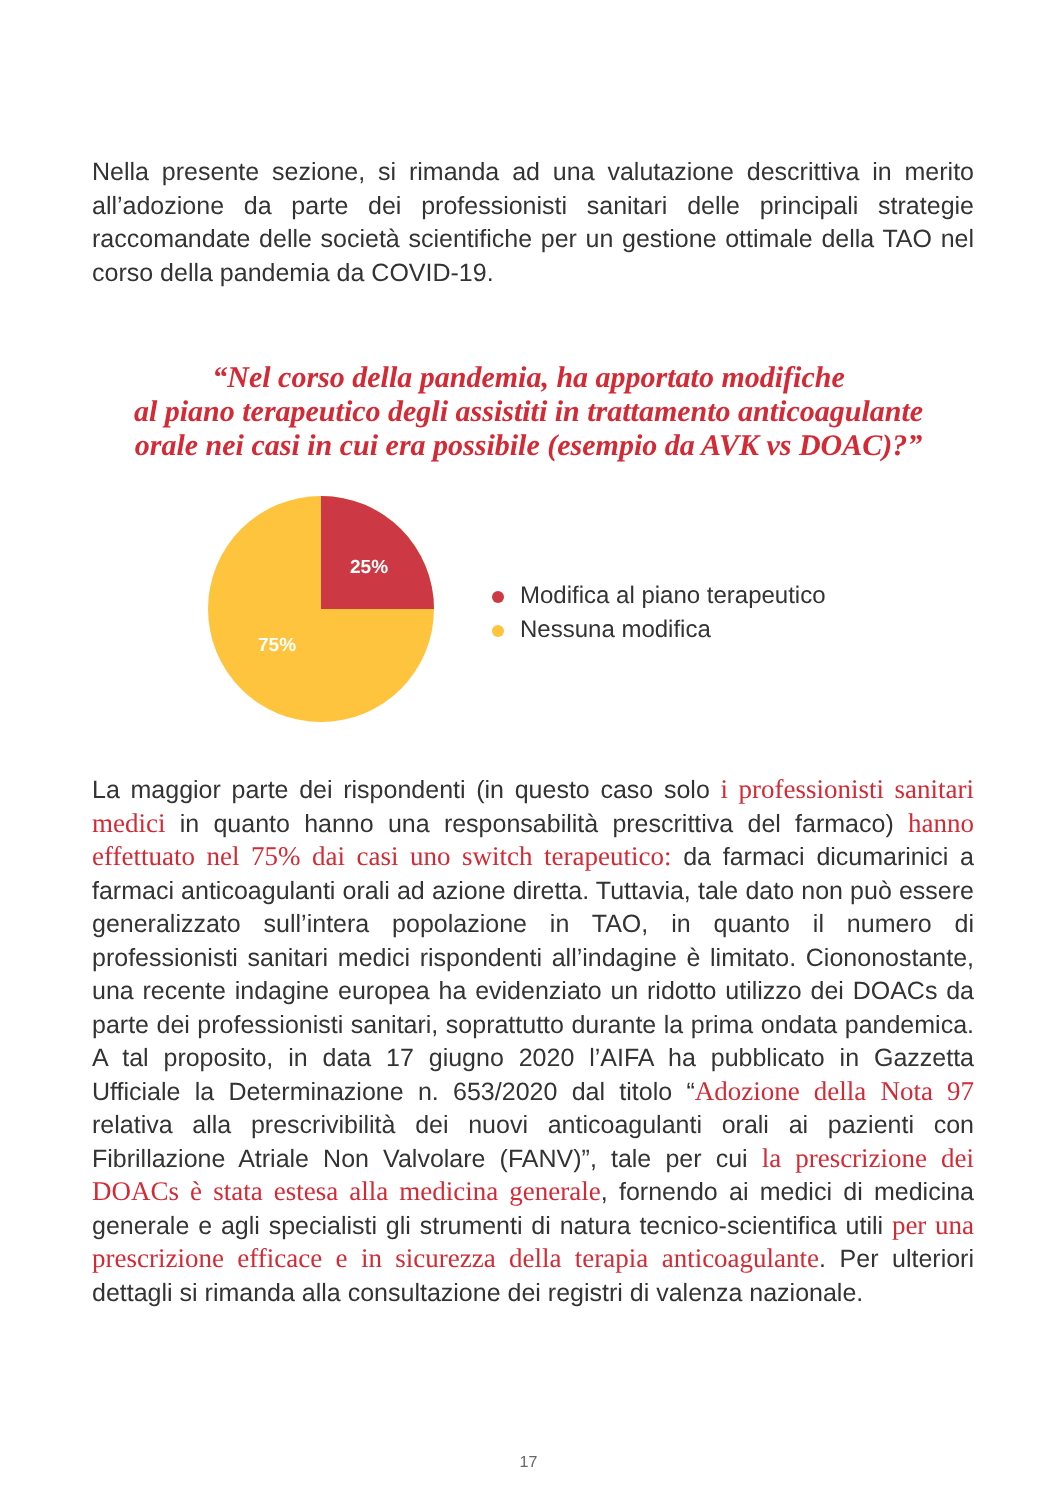Nella presente sezione, si rimanda ad una valutazione descrittiva in merito all’adozione da parte dei professionisti sanitari delle principali strategie raccomandate delle società scientifiche per un gestione ottimale della TAO nel corso della pandemia da COVID-19.
“Nel corso della pandemia, ha apportato modifiche
al piano terapeutico degli assistiti in trattamento anticoagulante
orale nei casi in cui era possibile (esempio da AVK vs DOAC)?”
25%
75%
Modifica al piano terapeutico
Nessuna modifica
La maggior parte dei rispondenti (in questo caso solo i professionisti sanitari medici in quanto hanno una responsabilità prescrittiva del farmaco) hanno effettuato nel 75% dai casi uno switch terapeutico: da farmaci dicumarinici a farmaci anticoagulanti orali ad azione diretta. Tuttavia, tale dato non può essere generalizzato sull’intera popolazione in TAO, in quanto il numero di professionisti sanitari medici rispondenti all’indagine è limitato. Ciononostante, una recente indagine europea ha evidenziato un ridotto utilizzo dei DOACs da parte dei professionisti sanitari, soprattutto durante la prima ondata pandemica. A tal proposito, in data 17 giugno 2020 l’AIFA ha pubblicato in Gazzetta Ufficiale la Determinazione n. 653/2020 dal titolo “Adozione della Nota 97 relativa alla prescrivibilità dei nuovi anticoagulanti orali ai pazienti con Fibrillazione Atriale Non Valvolare (FANV)”, tale per cui la prescrizione dei DOACs è stata estesa alla medicina generale, fornendo ai medici di medicina generale e agli specialisti gli strumenti di natura tecnico-scientifica utili per una prescrizione efficace e in sicurezza della terapia anticoagulante. Per ulteriori dettagli si rimanda alla consultazione dei registri di valenza nazionale.
17